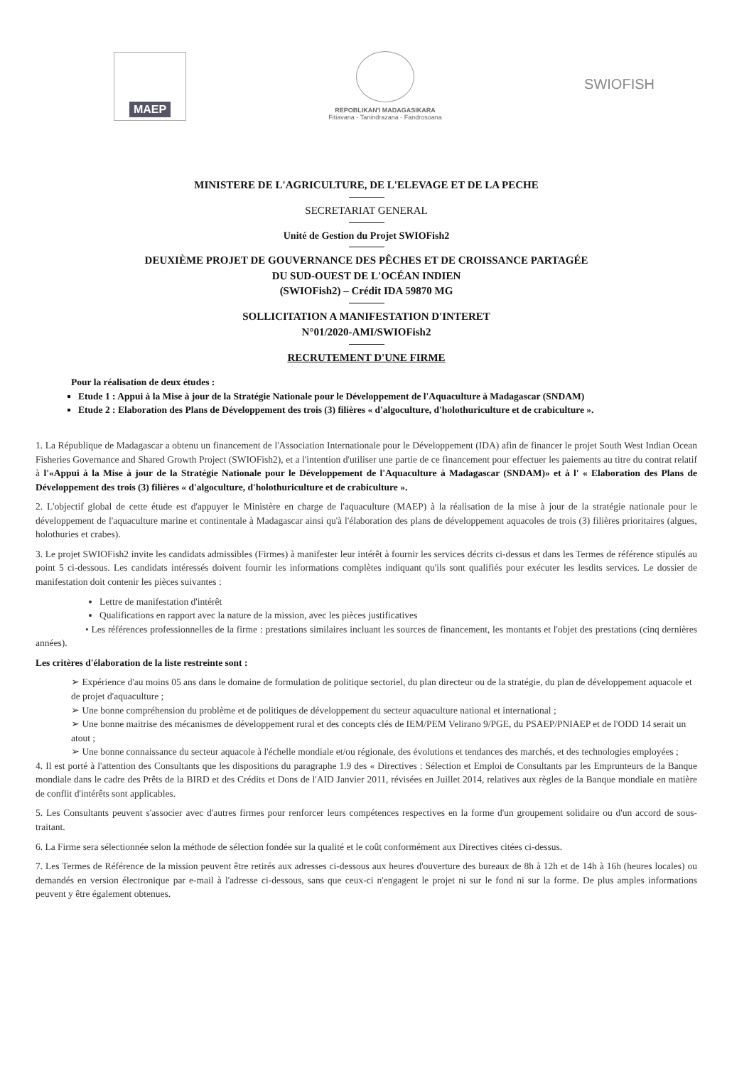MAEP
REPOBLIKAN'I MADAGASIKARA
Fitiavana - Tanindrazana - Fandrosoana
SWIOFISH
MINISTERE DE L'AGRICULTURE, DE L'ELEVAGE ET DE LA PECHE
SECRETARIAT GENERAL
Unité de Gestion du Projet SWIOFish2
DEUXIÈME PROJET DE GOUVERNANCE DES PÊCHES ET DE CROISSANCE PARTAGÉE
DU SUD-OUEST DE L'OCÉAN INDIEN
(SWIOFish2) – Crédit IDA 59870 MG
SOLLICITATION A MANIFESTATION D'INTERET
N°01/2020-AMI/SWIOFish2
RECRUTEMENT D'UNE FIRME
Pour la réalisation de deux études :
Etude 1 : Appui à la Mise à jour de la Stratégie Nationale pour le Développement de l'Aquaculture à Madagascar (SNDAM)
Etude 2 : Elaboration des Plans de Développement des trois (3) filières « d'algoculture, d'holothuriculture et de crabiculture ».
1. La République de Madagascar a obtenu un financement de l'Association Internationale pour le Développement (IDA) afin de financer le projet South West Indian Ocean Fisheries Governance and Shared Growth Project (SWIOFish2), et a l'intention d'utiliser une partie de ce financement pour effectuer les paiements au titre du contrat relatif à l'«Appui à la Mise à jour de la Stratégie Nationale pour le Développement de l'Aquaculture à Madagascar (SNDAM)» et à l' « Elaboration des Plans de Développement des trois (3) filières « d'algoculture, d'holothuriculture et de crabiculture ».
2. L'objectif global de cette étude est d'appuyer le Ministère en charge de l'aquaculture (MAEP) à la réalisation de la mise à jour de la stratégie nationale pour le développement de l'aquaculture marine et continentale à Madagascar ainsi qu'à l'élaboration des plans de développement aquacoles de trois (3) filières prioritaires (algues, holothuries et crabes).
3. Le projet SWIOFish2 invite les candidats admissibles (Firmes) à manifester leur intérêt à fournir les services décrits ci-dessus et dans les Termes de référence stipulés au point 5 ci-dessous. Les candidats intéressés doivent fournir les informations complètes indiquant qu'ils sont qualifiés pour exécuter les lesdits services. Le dossier de manifestation doit contenir les pièces suivantes :
Lettre de manifestation d'intérêt
Qualifications en rapport avec la nature de la mission, avec les pièces justificatives
• Les références professionnelles de la firme : prestations similaires incluant les sources de financement, les montants et l'objet des prestations (cinq dernières années).
Les critères d'élaboration de la liste restreinte sont :
➢ Expérience d'au moins 05 ans dans le domaine de formulation de politique sectoriel, du plan directeur ou de la stratégie, du plan de développement aquacole et de projet d'aquaculture ;
➢ Une bonne compréhension du problème et de politiques de développement du secteur aquaculture national et international ;
➢ Une bonne maitrise des mécanismes de développement rural et des concepts clés de IEM/PEM Velirano 9/PGE, du PSAEP/PNIAEP et de l'ODD 14 serait un atout ;
➢ Une bonne connaissance du secteur aquacole à l'échelle mondiale et/ou régionale, des évolutions et tendances des marchés, et des technologies employées ;
4. Il est porté à l'attention des Consultants que les dispositions du paragraphe 1.9 des « Directives : Sélection et Emploi de Consultants par les Emprunteurs de la Banque mondiale dans le cadre des Prêts de la BIRD et des Crédits et Dons de l'AID Janvier 2011, révisées en Juillet 2014, relatives aux règles de la Banque mondiale en matière de conflit d'intérêts sont applicables.
5. Les Consultants peuvent s'associer avec d'autres firmes pour renforcer leurs compétences respectives en la forme d'un groupement solidaire ou d'un accord de sous-traitant.
6. La Firme sera sélectionnée selon la méthode de sélection fondée sur la qualité et le coût conformément aux Directives citées ci-dessus.
7. Les Termes de Référence de la mission peuvent être retirés aux adresses ci-dessous aux heures d'ouverture des bureaux de 8h à 12h et de 14h à 16h (heures locales) ou demandés en version électronique par e-mail à l'adresse ci-dessous, sans que ceux-ci n'engagent le projet ni sur le fond ni sur la forme. De plus amples informations peuvent y être également obtenues.